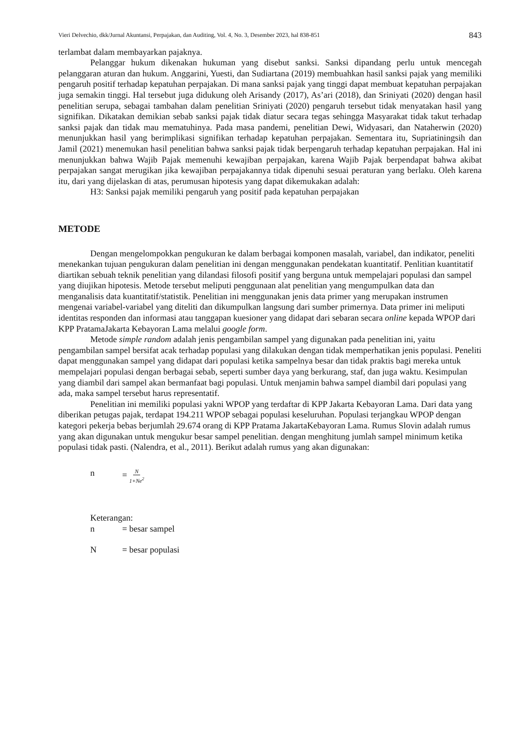Vieri Delvechio, dkk/Jurnal Akuntansi, Perpajakan, dan Auditing, Vol. 4, No. 3, Desember 2023, hal 838-851 843
terlambat dalam membayarkan pajaknya.
Pelanggar hukum dikenakan hukuman yang disebut sanksi. Sanksi dipandang perlu untuk mencegah pelanggaran aturan dan hukum. Anggarini, Yuesti, dan Sudiartana (2019) membuahkan hasil sanksi pajak yang memiliki pengaruh positif terhadap kepatuhan perpajakan. Di mana sanksi pajak yang tinggi dapat membuat kepatuhan perpajakan juga semakin tinggi. Hal tersebut juga didukung oleh Arisandy (2017), As’ari (2018), dan Sriniyati (2020) dengan hasil penelitian serupa, sebagai tambahan dalam penelitian Sriniyati (2020) pengaruh tersebut tidak menyatakan hasil yang signifikan. Dikatakan demikian sebab sanksi pajak tidak diatur secara tegas sehingga Masyarakat tidak takut terhadap sanksi pajak dan tidak mau mematuhinya. Pada masa pandemi, penelitian Dewi, Widyasari, dan Nataherwin (2020) menunjukkan hasil yang berimplikasi signifikan terhadap kepatuhan perpajakan. Sementara itu, Supriatiningsih dan Jamil (2021) menemukan hasil penelitian bahwa sanksi pajak tidak berpengaruh terhadap kepatuhan perpajakan. Hal ini menunjukkan bahwa Wajib Pajak memenuhi kewajiban perpajakan, karena Wajib Pajak berpendapat bahwa akibat perpajakan sangat merugikan jika kewajiban perpajakannya tidak dipenuhi sesuai peraturan yang berlaku. Oleh karena itu, dari yang dijelaskan di atas, perumusan hipotesis yang dapat dikemukakan adalah:
H3: Sanksi pajak memiliki pengaruh yang positif pada kepatuhan perpajakan
METODE
Dengan mengelompokkan pengukuran ke dalam berbagai komponen masalah, variabel, dan indikator, peneliti menekankan tujuan pengukuran dalam penelitian ini dengan menggunakan pendekatan kuantitatif. Penlitian kuantitatif diartikan sebuah teknik penelitian yang dilandasi filosofi positif yang berguna untuk mempelajari populasi dan sampel yang diujikan hipotesis. Metode tersebut meliputi penggunaan alat penelitian yang mengumpulkan data dan menganalisis data kuantitatif/statistik. Penelitian ini menggunakan jenis data primer yang merupakan instrumen mengenai variabel-variabel yang diteliti dan dikumpulkan langsung dari sumber primernya. Data primer ini meliputi identitas responden dan informasi atau tanggapan kuesioner yang didapat dari sebaran secara online kepada WPOP dari KPP PratamaJakarta Kebayoran Lama melalui google form.
Metode simple random adalah jenis pengambilan sampel yang digunakan pada penelitian ini, yaitu pengambilan sampel bersifat acak terhadap populasi yang dilakukan dengan tidak memperhatikan jenis populasi. Peneliti dapat menggunakan sampel yang didapat dari populasi ketika sampelnya besar dan tidak praktis bagi mereka untuk mempelajari populasi dengan berbagai sebab, seperti sumber daya yang berkurang, staf, dan juga waktu. Kesimpulan yang diambil dari sampel akan bermanfaat bagi populasi. Untuk menjamin bahwa sampel diambil dari populasi yang ada, maka sampel tersebut harus representatif.
Penelitian ini memiliki populasi yakni WPOP yang terdaftar di KPP Jakarta Kebayoran Lama. Dari data yang diberikan petugas pajak, terdapat 194.211 WPOP sebagai populasi keseluruhan. Populasi terjangkau WPOP dengan kategori pekerja bebas berjumlah 29.674 orang di KPP Pratama JakartaKebayoran Lama. Rumus Slovin adalah rumus yang akan digunakan untuk mengukur besar sampel penelitian. dengan menghitung jumlah sampel minimum ketika populasi tidak pasti. (Nalendra, et al., 2011). Berikut adalah rumus yang akan digunakan:
n = N 1+Ne<sup>2</sup>
Keterangan:
n = besar sampel
N = besar populasi